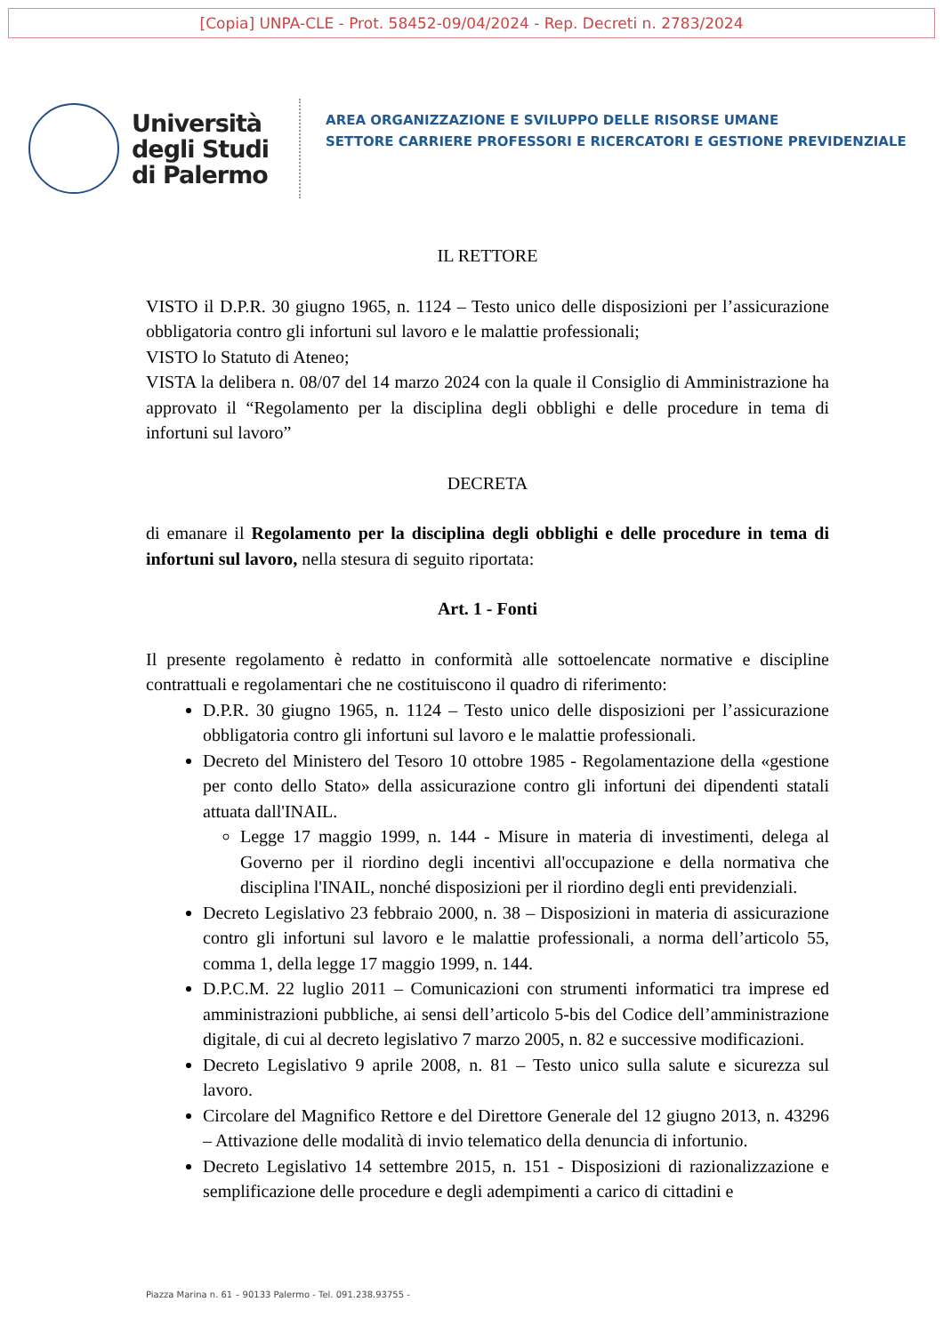[Copia] UNPA-CLE - Prot. 58452-09/04/2024 - Rep. Decreti n. 2783/2024
Università
degli Studi
di Palermo
AREA ORGANIZZAZIONE E SVILUPPO DELLE RISORSE UMANE
SETTORE CARRIERE PROFESSORI E RICERCATORI E GESTIONE PREVIDENZIALE
IL RETTORE
VISTO il D.P.R. 30 giugno 1965, n. 1124 – Testo unico delle disposizioni per l’assicurazione obbligatoria contro gli infortuni sul lavoro e le malattie professionali;
VISTO lo Statuto di Ateneo;
VISTA la delibera n. 08/07 del 14 marzo 2024 con la quale il Consiglio di Amministrazione ha approvato il “Regolamento per la disciplina degli obblighi e delle procedure in tema di infortuni sul lavoro”
DECRETA
di emanare il Regolamento per la disciplina degli obblighi e delle procedure in tema di infortuni sul lavoro, nella stesura di seguito riportata:
Art. 1 - Fonti
Il presente regolamento è redatto in conformità alle sottoelencate normative e discipline contrattuali e regolamentari che ne costituiscono il quadro di riferimento:
D.P.R. 30 giugno 1965, n. 1124 – Testo unico delle disposizioni per l’assicurazione obbligatoria contro gli infortuni sul lavoro e le malattie professionali.
Decreto del Ministero del Tesoro 10 ottobre 1985 - Regolamentazione della «gestione per conto dello Stato» della assicurazione contro gli infortuni dei dipendenti statali attuata dall'INAIL.
Legge 17 maggio 1999, n. 144 - Misure in materia di investimenti, delega al Governo per il riordino degli incentivi all'occupazione e della normativa che disciplina l'INAIL, nonché disposizioni per il riordino degli enti previdenziali.
Decreto Legislativo 23 febbraio 2000, n. 38 – Disposizioni in materia di assicurazione contro gli infortuni sul lavoro e le malattie professionali, a norma dell’articolo 55, comma 1, della legge 17 maggio 1999, n. 144.
D.P.C.M. 22 luglio 2011 – Comunicazioni con strumenti informatici tra imprese ed amministrazioni pubbliche, ai sensi dell’articolo 5-bis del Codice dell’amministrazione digitale, di cui al decreto legislativo 7 marzo 2005, n. 82 e successive modificazioni.
Decreto Legislativo 9 aprile 2008, n. 81 – Testo unico sulla salute e sicurezza sul lavoro.
Circolare del Magnifico Rettore e del Direttore Generale del 12 giugno 2013, n. 43296 – Attivazione delle modalità di invio telematico della denuncia di infortunio.
Decreto Legislativo 14 settembre 2015, n. 151 - Disposizioni di razionalizzazione e semplificazione delle procedure e degli adempimenti a carico di cittadini e
Piazza Marina n. 61 – 90133 Palermo - Tel. 091.238.93755 -